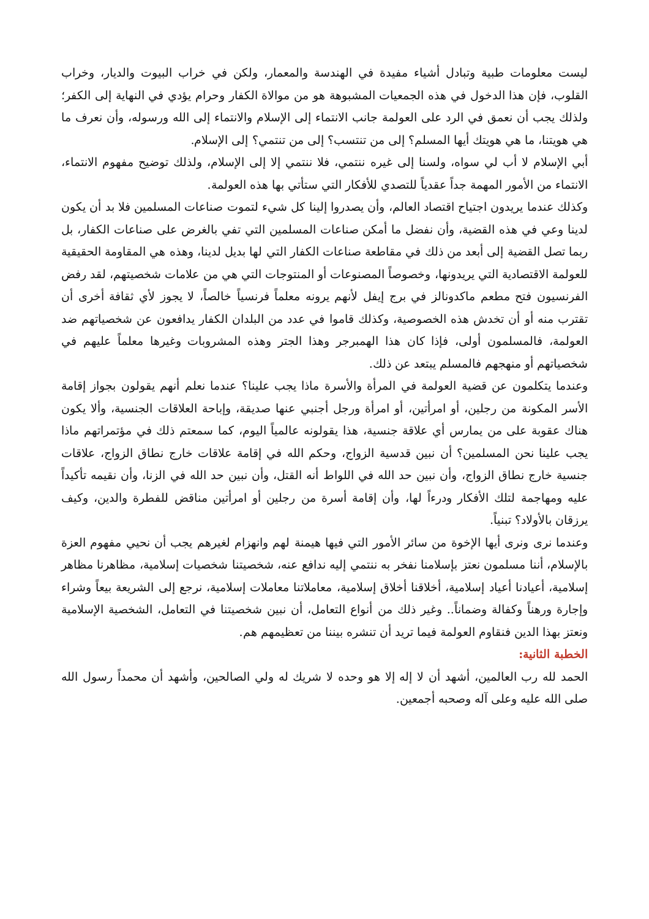ليست معلومات طبية وتبادل أشياء مفيدة في الهندسة والمعمار، ولكن في خراب البيوت والديار، وخراب القلوب، فإن هذا الدخول في هذه الجمعيات المشبوهة هو من موالاة الكفار وحرام يؤدي في النهاية إلى الكفر؛ ولذلك يجب أن نعمق في الرد على العولمة جانب الانتماء إلى الإسلام والانتماء إلى الله ورسوله، وأن نعرف ما هي هويتنا، ما هي هويتك أيها المسلم؟ إلى من تنتسب؟ إلى من تنتمي؟ إلى الإسلام.
أبي الإسلام لا أب لي سواه، ولسنا إلى غيره ننتمي، فلا ننتمي إلا إلى الإسلام، ولذلك توضيح مفهوم الانتماء، الانتماء من الأمور المهمة جداً عقدياً للتصدي للأفكار التي ستأتي بها هذه العولمة.
وكذلك عندما يريدون اجتياح اقتصاد العالم، وأن يصدروا إلينا كل شيء لتموت صناعات المسلمين فلا بد أن يكون لدينا وعي في هذه القضية، وأن نفضل ما أمكن صناعات المسلمين التي تفي بالغرض على صناعات الكفار، بل ربما تصل القضية إلى أبعد من ذلك في مقاطعة صناعات الكفار التي لها بديل لدينا، وهذه هي المقاومة الحقيقية للعولمة الاقتصادية التي يريدونها، وخصوصاً المصنوعات أو المنتوجات التي هي من علامات شخصيتهم، لقد رفض الفرنسيون فتح مطعم ماكدونالز في برج إيفل لأنهم يرونه معلماً فرنسياً خالصاً، لا يجوز لأي ثقافة أخرى أن تقترب منه أو أن تخدش هذه الخصوصية، وكذلك قاموا في عدد من البلدان الكفار يدافعون عن شخصياتهم ضد العولمة، فالمسلمون أولى، فإذا كان هذا الهمبرجر وهذا الجتر وهذه المشروبات وغيرها معلماً عليهم في شخصياتهم أو منهجهم فالمسلم يبتعد عن ذلك.
وعندما يتكلمون عن قضية العولمة في المرأة والأسرة ماذا يجب علينا؟ عندما نعلم أنهم يقولون بجواز إقامة الأسر المكونة من رجلين، أو امرأتين، أو امرأة ورجل أجنبي عنها صديقة، وإباحة العلاقات الجنسية، وألا يكون هناك عقوبة على من يمارس أي علاقة جنسية، هذا يقولونه عالمياً اليوم، كما سمعتم ذلك في مؤتمراتهم ماذا يجب علينا نحن المسلمين؟ أن نبين قدسية الزواج، وحكم الله في إقامة علاقات خارج نطاق الزواج، علاقات جنسية خارج نطاق الزواج، وأن نبين حد الله في اللواط أنه القتل، وأن نبين حد الله في الزنا، وأن نقيمه تأكيداً عليه ومهاجمة لتلك الأفكار ودرءاً لها، وأن إقامة أسرة من رجلين أو امرأتين مناقض للفطرة والدين، وكيف يرزقان بالأولاد؟ تبنياً.
وعندما نرى ونرى أيها الإخوة من سائر الأمور التي فيها هيمنة لهم وانهزام لغيرهم يجب أن نحيي مفهوم العزة بالإسلام، أننا مسلمون نعتز بإسلامنا نفخر به ننتمي إليه ندافع عنه، شخصيتنا شخصيات إسلامية، مظاهرنا مظاهر إسلامية، أعيادنا أعياد إسلامية، أخلاقنا أخلاق إسلامية، معاملاتنا معاملات إسلامية، نرجع إلى الشريعة بيعاً وشراء وإجارة ورهناً وكفالة وضماناً.. وغير ذلك من أنواع التعامل، أن نبين شخصيتنا في التعامل، الشخصية الإسلامية ونعتز بهذا الدين فنقاوم العولمة فيما تريد أن تنشره بيننا من تعظيمهم هم.
الخطبة الثانية:
الحمد لله رب العالمين، أشهد أن لا إله إلا هو وحده لا شريك له ولي الصالحين، وأشهد أن محمداً رسول الله صلى الله عليه وعلى آله وصحبه أجمعين.